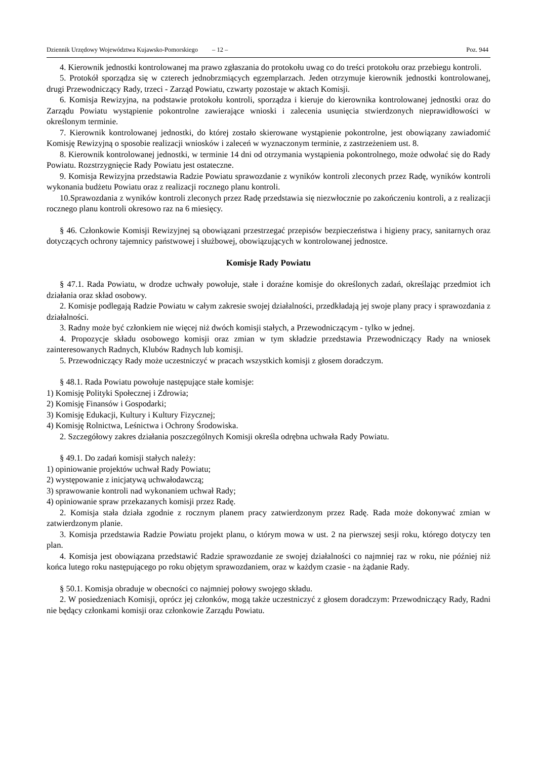Dziennik Urzędowy Województwa Kujawsko-Pomorskiego – 12 – Poz. 944
4. Kierownik jednostki kontrolowanej ma prawo zgłaszania do protokołu uwag co do treści protokołu oraz przebiegu kontroli.
5. Protokół sporządza się w czterech jednobrzmiących egzemplarzach. Jeden otrzymuje kierownik jednostki kontrolowanej, drugi Przewodniczący Rady, trzeci - Zarząd Powiatu, czwarty pozostaje w aktach Komisji.
6. Komisja Rewizyjna, na podstawie protokołu kontroli, sporządza i kieruje do kierownika kontrolowanej jednostki oraz do Zarządu Powiatu wystąpienie pokontrolne zawierające wnioski i zalecenia usunięcia stwierdzonych nieprawidłowości w określonym terminie.
7. Kierownik kontrolowanej jednostki, do której zostało skierowane wystąpienie pokontrolne, jest obowiązany zawiadomić Komisję Rewizyjną o sposobie realizacji wniosków i zaleceń w wyznaczonym terminie, z zastrzeżeniem ust. 8.
8. Kierownik kontrolowanej jednostki, w terminie 14 dni od otrzymania wystąpienia pokontrolnego, może odwołać się do Rady Powiatu. Rozstrzygnięcie Rady Powiatu jest ostateczne.
9. Komisja Rewizyjna przedstawia Radzie Powiatu sprawozdanie z wyników kontroli zleconych przez Radę, wyników kontroli wykonania budżetu Powiatu oraz z realizacji rocznego planu kontroli.
10.Sprawozdania z wyników kontroli zleconych przez Radę przedstawia się niezwłocznie po zakończeniu kontroli, a z realizacji rocznego planu kontroli okresowo raz na 6 miesięcy.
§ 46. Członkowie Komisji Rewizyjnej są obowiązani przestrzegać przepisów bezpieczeństwa i higieny pracy, sanitarnych oraz dotyczących ochrony tajemnicy państwowej i służbowej, obowiązujących w kontrolowanej jednostce.
Komisje Rady Powiatu
§ 47.1. Rada Powiatu, w drodze uchwały powołuje, stałe i doraźne komisje do określonych zadań, określając przedmiot ich działania oraz skład osobowy.
2. Komisje podlegają Radzie Powiatu w całym zakresie swojej działalności, przedkładają jej swoje plany pracy i sprawozdania z działalności.
3. Radny może być członkiem nie więcej niż dwóch komisji stałych, a Przewodniczącym - tylko w jednej.
4. Propozycje składu osobowego komisji oraz zmian w tym składzie przedstawia Przewodniczący Rady na wniosek zainteresowanych Radnych, Klubów Radnych lub komisji.
5. Przewodniczący Rady może uczestniczyć w pracach wszystkich komisji z głosem doradczym.
§ 48.1. Rada Powiatu powołuje następujące stałe komisje:
1) Komisję Polityki Społecznej i Zdrowia;
2) Komisję Finansów i Gospodarki;
3) Komisję Edukacji, Kultury i Kultury Fizycznej;
4) Komisję Rolnictwa, Leśnictwa i Ochrony Środowiska.
2. Szczegółowy zakres działania poszczególnych Komisji określa odrębna uchwała Rady Powiatu.
§ 49.1. Do zadań komisji stałych należy:
1) opiniowanie projektów uchwał Rady Powiatu;
2) występowanie z inicjatywą uchwałodawczą;
3) sprawowanie kontroli nad wykonaniem uchwał Rady;
4) opiniowanie spraw przekazanych komisji przez Radę.
2. Komisja stała działa zgodnie z rocznym planem pracy zatwierdzonym przez Radę. Rada może dokonywać zmian w zatwierdzonym planie.
3. Komisja przedstawia Radzie Powiatu projekt planu, o którym mowa w ust. 2 na pierwszej sesji roku, którego dotyczy ten plan.
4. Komisja jest obowiązana przedstawić Radzie sprawozdanie ze swojej działalności co najmniej raz w roku, nie później niż końca lutego roku następującego po roku objętym sprawozdaniem, oraz w każdym czasie - na żądanie Rady.
§ 50.1. Komisja obraduje w obecności co najmniej połowy swojego składu.
2. W posiedzeniach Komisji, oprócz jej członków, mogą także uczestniczyć z głosem doradczym: Przewodniczący Rady, Radni nie będący członkami komisji oraz członkowie Zarządu Powiatu.